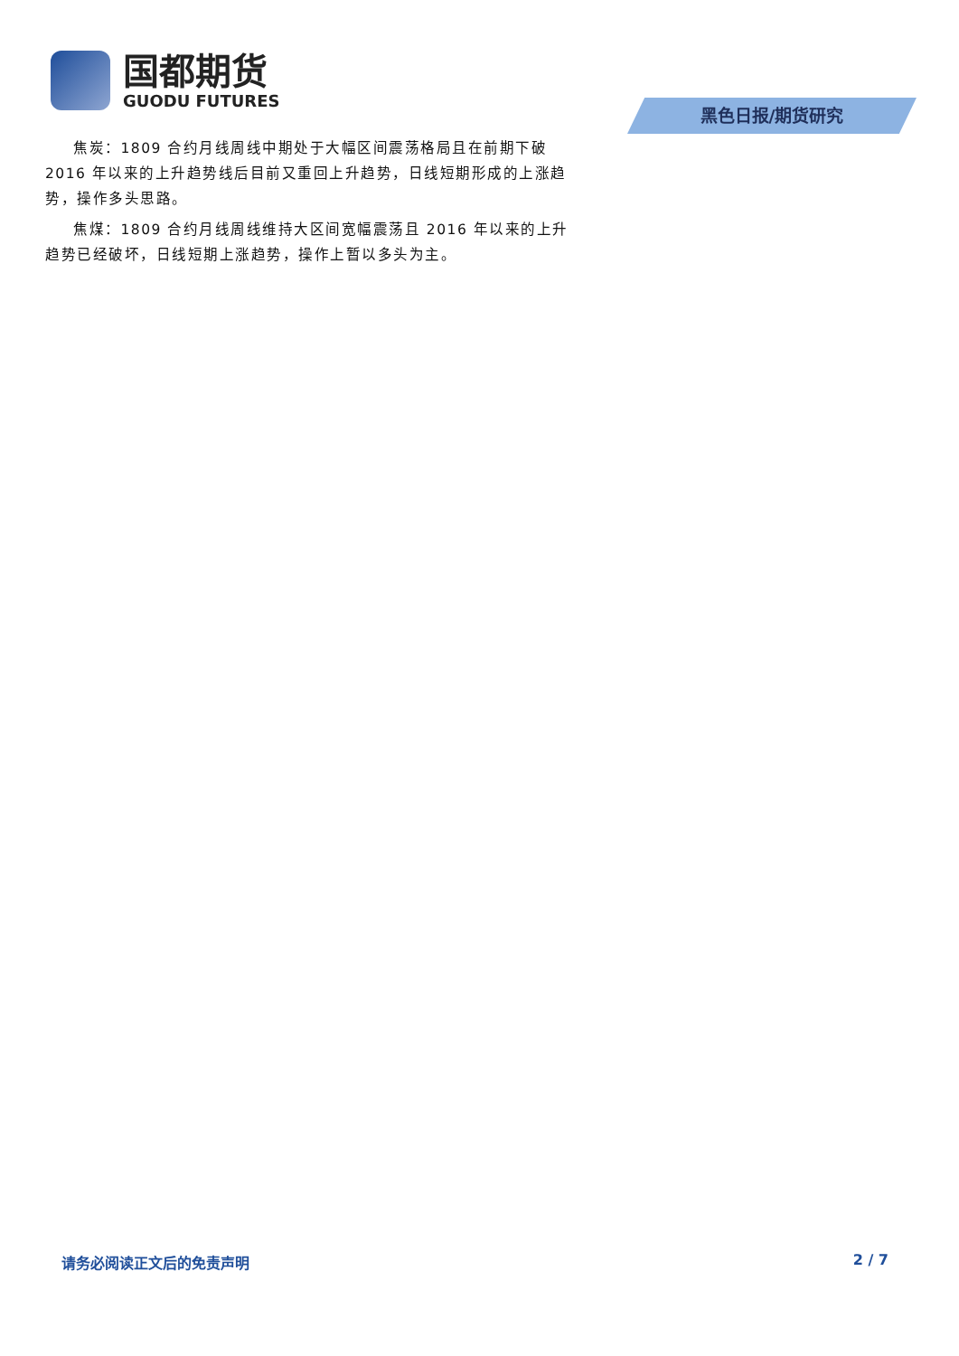国都期货
GUODU FUTURES
黑色日报/期货研究
焦炭：1809 合约月线周线中期处于大幅区间震荡格局且在前期下破 2016 年以来的上升趋势线后目前又重回上升趋势，日线短期形成的上涨趋势，操作多头思路。
焦煤：1809 合约月线周线维持大区间宽幅震荡且 2016 年以来的上升趋势已经破坏，日线短期上涨趋势，操作上暂以多头为主。
请务必阅读正文后的免责声明 2 / 7